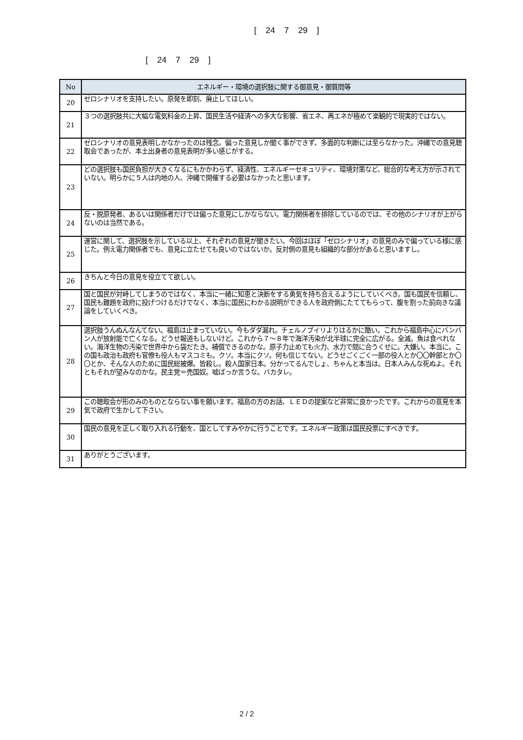[ 24 7 29 ]
[ 24 7 29 ]
| No | エネルギー・環境の選択肢に関する御意見・御質問等 |
| --- | --- |
| 20 | ゼロシナリオを支持したい。原発を即刻、廃止してほしい。 |
| 21 | ３つの選択肢共に大幅な電気料金の上昇、国民生活や経済への多大な影響、省エネ、再エネが極めて楽観的で現実的ではない。 |
| 22 | ゼロシナリオの意見表明しかなかったのは残念。偏った意見しか聞く事ができず、多面的な判断には至らなかった。沖縄での意見聴取会であったが、本土出身者の意見表明が多い感じがする。 |
| 23 | どの選択肢も国民負担が大きくなるにもかかわらず、経済性、エネルギーセキュリティ、環境対策など、総合的な考え方が示されていない。明らかに５人は内地の人、沖縄で開催する必要はなかったと思います。 |
| 24 | 反・脱原発者、あるいは関係者だけでは偏った意見にしかならない。電力関係者を排除しているのでは、その他のシナリオが上がらないのは当然である。 |
| 25 | 運営に関して、選択肢を示している以上、それぞれの意見が聞きたい。今回はほぼ「ゼロシナリオ」の意見のみで偏っている様に感じた。例え電力関係者でも、意見に立たせても良いのではないか。反対側の意見も組織的な部分があると思いますし。 |
| 26 | きちんと今日の意見を役立てて欲しい。 |
| 27 | 国と国民が対峙してしまうのではなく、本当に一緒に知恵と決断をする勇気を持ち合えるようにしていくべき。国も国民を信頼し、国民も難題を政府に投げつけるだけでなく、本当に国民にわかる説明ができる人を政府側にたててもらって、腹を割った前向きな議論をしていくべき。 |
| 28 | 選択肢うんぬんなんてない。福島は止まっていない。今もダダ漏れ。チェルノブイリよりはるかに酷い。これから福島中心にバンバン人が放射能で亡くなる。どうせ報道もしないけど。これから７～８年で海洋汚染が北半球に完全に広がる。全滅。魚は食べれない。海洋生物の汚染で世界中から袋だたき。補償できるのかな。原子力止めても火力、水力で間に合うくせに。大嫌い。本当に。この国も政治も政府も官僚も役人もマスコミも。クソ。本当にクソ。何も信じてない。どうせごくごく一部の役人とか〇〇幹部とか〇〇とか、そんな人のために国民総被爆。皆殺し。殺人国家日本。分かってるんでしょ、ちゃんと本当は。日本人みんな死ぬよ。それともそれが望みなのかな。民主党＝売国奴。嘘ばっか言うな。バカタレ。 |
| 29 | この聴取会が形のみのものとならない事を願います。福島の方のお話、ＬＥＤの提案など非常に良かったです。これからの意見を本気で政府で生かして下さい。 |
| 30 | 国民の意見を正しく取り入れる行動を、国としてすみやかに行うことです。エネルギー政策は国民投票にすべきです。 |
| 31 | ありがとうございます。 |
2 / 2